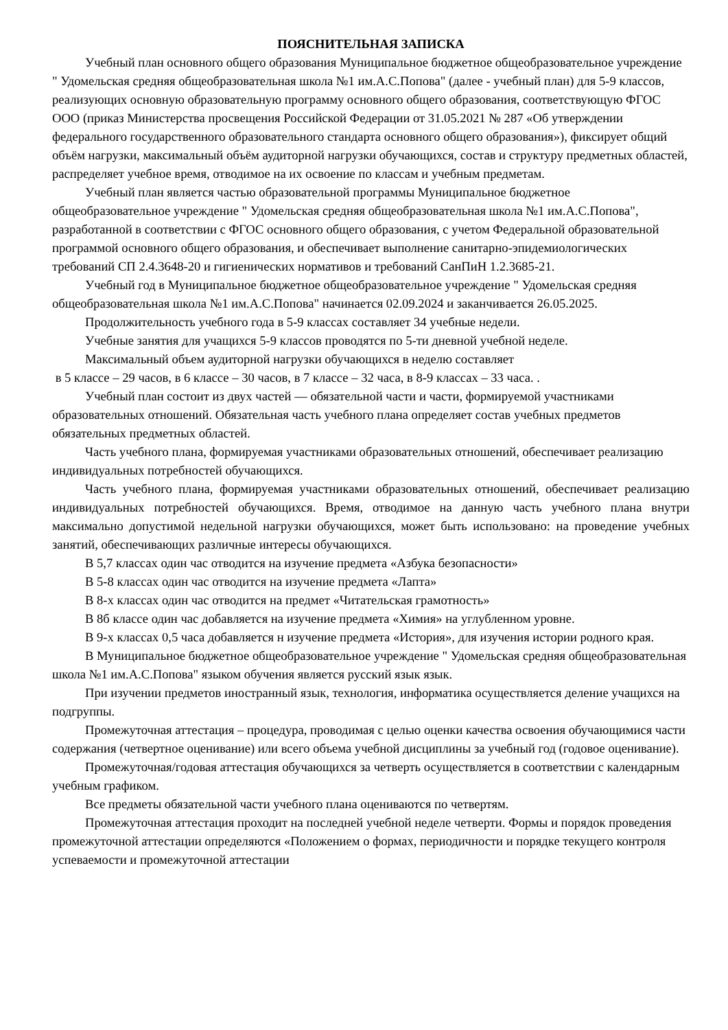ПОЯСНИТЕЛЬНАЯ ЗАПИСКА
Учебный план основного общего образования Муниципальное бюджетное общеобразовательное учреждение " Удомельская средняя общеобразовательная школа №1 им.А.С.Попова" (далее - учебный план) для 5-9 классов, реализующих основную образовательную программу основного общего образования, соответствующую ФГОС ООО (приказ Министерства просвещения Российской Федерации от 31.05.2021 № 287 «Об утверждении федерального государственного образовательного стандарта основного общего образования»), фиксирует общий объём нагрузки, максимальный объём аудиторной нагрузки обучающихся, состав и структуру предметных областей, распределяет учебное время, отводимое на их освоение по классам и учебным предметам.
Учебный план является частью образовательной программы Муниципальное бюджетное общеобразовательное учреждение " Удомельская средняя общеобразовательная школа №1 им.А.С.Попова", разработанной в соответствии с ФГОС основного общего образования, с учетом Федеральной образовательной программой основного общего образования, и обеспечивает выполнение санитарно-эпидемиологических требований СП 2.4.3648-20 и гигиенических нормативов и требований СанПиН 1.2.3685-21.
Учебный год в Муниципальное бюджетное общеобразовательное учреждение " Удомельская средняя общеобразовательная школа №1 им.А.С.Попова" начинается 02.09.2024 и заканчивается 26.05.2025.
Продолжительность учебного года в 5-9 классах составляет 34 учебные недели.
Учебные занятия для учащихся 5-9 классов проводятся по 5-ти дневной учебной неделе.
Максимальный объем аудиторной нагрузки обучающихся в неделю составляет
в 5 классе – 29 часов, в 6 классе – 30 часов, в 7 классе – 32 часа, в 8-9 классах – 33 часа. .
Учебный план состоит из двух частей — обязательной части и части, формируемой участниками образовательных отношений. Обязательная часть учебного плана определяет состав учебных предметов обязательных предметных областей.
Часть учебного плана, формируемая участниками образовательных отношений, обеспечивает реализацию индивидуальных потребностей обучающихся.
Часть учебного плана, формируемая участниками образовательных отношений, обеспечивает реализацию индивидуальных потребностей обучающихся. Время, отводимое на данную часть учебного плана внутри максимально допустимой недельной нагрузки обучающихся, может быть использовано: на проведение учебных занятий, обеспечивающих различные интересы обучающихся.
В 5,7 классах один час отводится на изучение предмета «Азбука безопасности»
В 5-8 классах один час отводится на изучение предмета «Лапта»
В 8-х классах один час отводится на предмет «Читательская грамотность»
В 8б классе один час добавляется на изучение предмета «Химия» на углубленном уровне.
В 9-х классах 0,5 часа добавляется н изучение предмета «История», для изучения истории родного края.
В Муниципальное бюджетное общеобразовательное учреждение " Удомельская средняя общеобразовательная школа №1 им.А.С.Попова" языком обучения является русский язык язык.
При изучении предметов иностранный язык, технология, информатика осуществляется деление учащихся на подгруппы.
Промежуточная аттестация – процедура, проводимая с целью оценки качества освоения обучающимися части содержания (четвертное оценивание) или всего объема учебной дисциплины за учебный год (годовое оценивание).
Промежуточная/годовая аттестация обучающихся за четверть осуществляется в соответствии с календарным учебным графиком.
Все предметы обязательной части учебного плана оцениваются по четвертям.
Промежуточная аттестация проходит на последней учебной неделе четверти. Формы и порядок проведения промежуточной аттестации определяются «Положением о формах, периодичности и порядке текущего контроля успеваемости и промежуточной аттестации